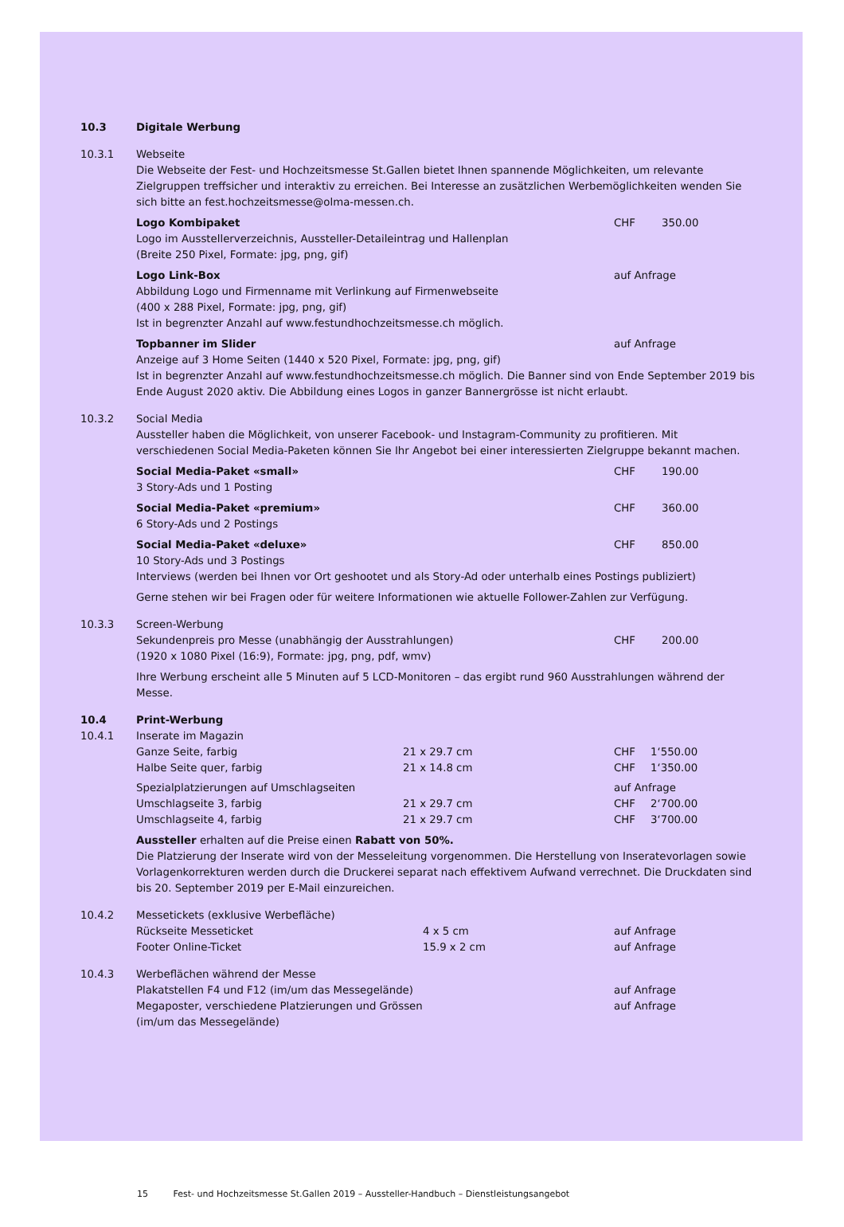10.3 Digitale Werbung
10.3.1 Webseite
Die Webseite der Fest- und Hochzeitsmesse St.Gallen bietet Ihnen spannende Möglichkeiten, um relevante Zielgruppen treffsicher und interaktiv zu erreichen. Bei Interesse an zusätzlichen Werbemöglichkeiten wenden Sie sich bitte an fest.hochzeitsmesse@olma-messen.ch.
Logo Kombipaket CHF 350.00
Logo im Ausstellerverzeichnis, Aussteller-Detaileintrag und Hallenplan
(Breite 250 Pixel, Formate: jpg, png, gif)
Logo Link-Box auf Anfrage
Abbildung Logo und Firmenname mit Verlinkung auf Firmenwebseite
(400 x 288 Pixel, Formate: jpg, png, gif)
Ist in begrenzter Anzahl auf www.festundhochzeitsmesse.ch möglich.
Topbanner im Slider auf Anfrage
Anzeige auf 3 Home Seiten (1440 x 520 Pixel, Formate: jpg, png, gif)
Ist in begrenzter Anzahl auf www.festundhochzeitsmesse.ch möglich. Die Banner sind von Ende September 2019 bis Ende August 2020 aktiv. Die Abbildung eines Logos in ganzer Bannergrösse ist nicht erlaubt.
10.3.2 Social Media
Aussteller haben die Möglichkeit, von unserer Facebook- und Instagram-Community zu profitieren. Mit verschiedenen Social Media-Paketen können Sie Ihr Angebot bei einer interessierten Zielgruppe bekannt machen.
Social Media-Paket «small» CHF 190.00
3 Story-Ads und 1 Posting
Social Media-Paket «premium» CHF 360.00
6 Story-Ads und 2 Postings
Social Media-Paket «deluxe» CHF 850.00
10 Story-Ads und 3 Postings
Interviews (werden bei Ihnen vor Ort geshootet und als Story-Ad oder unterhalb eines Postings publiziert)
Gerne stehen wir bei Fragen oder für weitere Informationen wie aktuelle Follower-Zahlen zur Verfügung.
10.3.3 Screen-Werbung
Sekundenpreis pro Messe (unabhängig der Ausstrahlungen) CHF 200.00
(1920 x 1080 Pixel (16:9), Formate: jpg, png, pdf, wmv)
Ihre Werbung erscheint alle 5 Minuten auf 5 LCD-Monitoren – das ergibt rund 960 Ausstrahlungen während der Messe.
10.4 Print-Werbung
10.4.1 Inserate im Magazin
| Ganze Seite, farbig | 21 x 29.7 cm | CHF | 1‘550.00 |
| Halbe Seite quer, farbig | 21 x 14.8 cm | CHF | 1‘350.00 |
| Spezialplatzierungen auf Umschlagseiten | | auf Anfrage | |
| Umschlagseite 3, farbig | 21 x 29.7 cm | CHF | 2‘700.00 |
| Umschlagseite 4, farbig | 21 x 29.7 cm | CHF | 3‘700.00 |
Aussteller erhalten auf die Preise einen Rabatt von 50%.
Die Platzierung der Inserate wird von der Messeleitung vorgenommen. Die Herstellung von Inseratevorlagen sowie Vorlagenkorrekturen werden durch die Druckerei separat nach effektivem Aufwand verrechnet. Die Druckdaten sind bis 20. September 2019 per E-Mail einzureichen.
10.4.2 Messetickets (exklusive Werbefläche)
| Rückseite Messeticket | 4 x 5 cm | auf Anfrage |
| Footer Online-Ticket | 15.9 x 2 cm | auf Anfrage |
10.4.3 Werbeflächen während der Messe
Plakatstellen F4 und F12 (im/um das Messegelände) auf Anfrage
Megaposter, verschiedene Platzierungen und Grössen
(im/um das Messegelände)
auf Anfrage
15 Fest- und Hochzeitsmesse St.Gallen 2019 – Aussteller-Handbuch – Dienstleistungsangebot